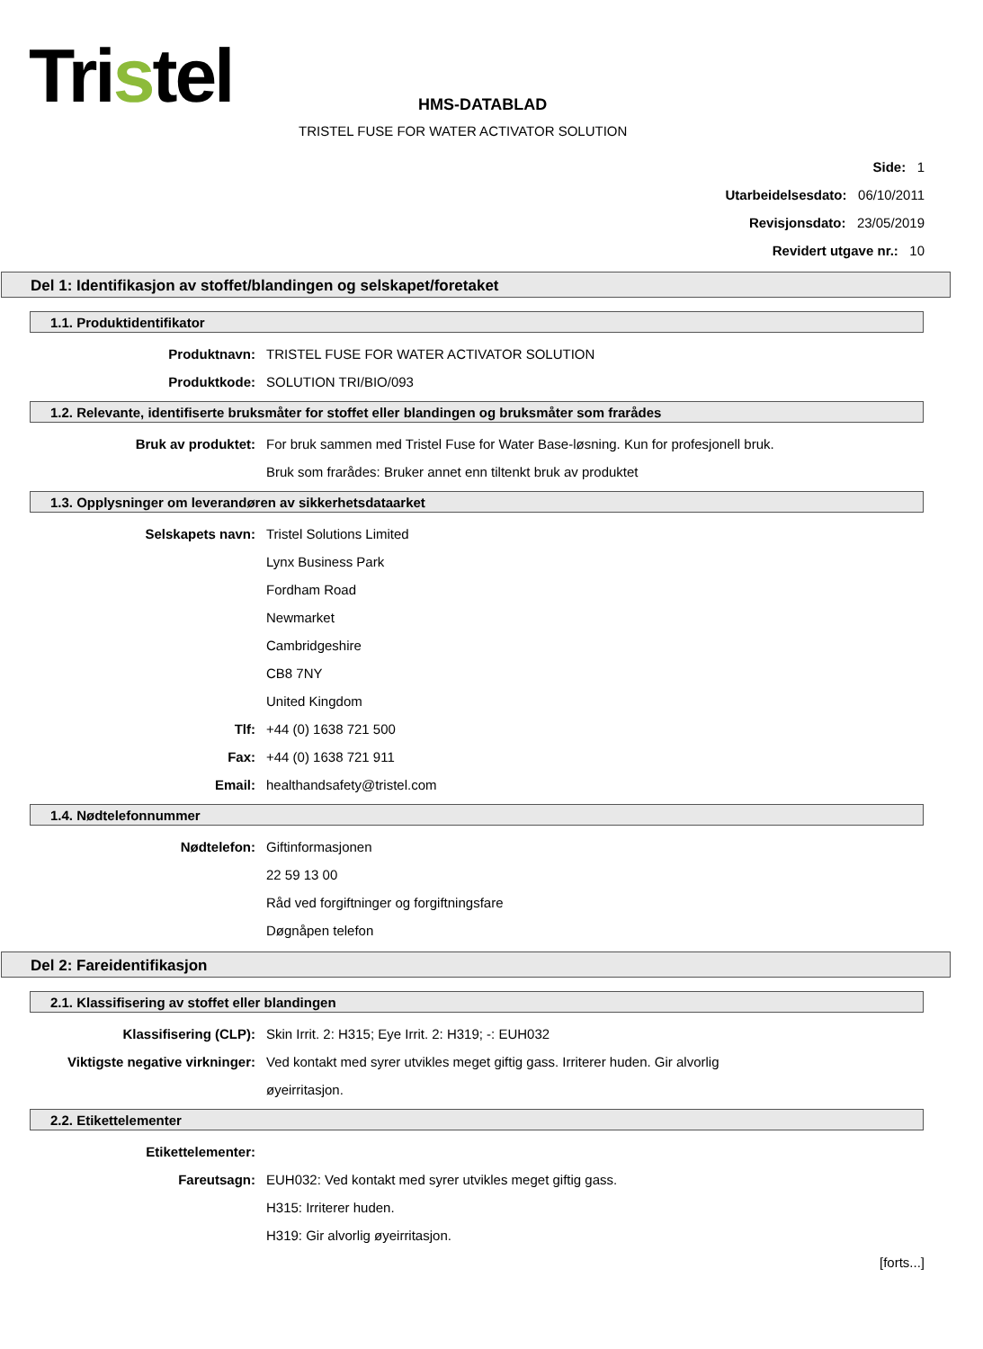Tristel
HMS-DATABLAD
TRISTEL FUSE FOR WATER ACTIVATOR SOLUTION
Side: 1
Utarbeidelsesdato: 06/10/2011
Revisjonsdato: 23/05/2019
Revidert utgave nr.: 10
Del 1: Identifikasjon av stoffet/blandingen og selskapet/foretaket
1.1. Produktidentifikator
Produktnavn: TRISTEL FUSE FOR WATER ACTIVATOR SOLUTION
Produktkode: SOLUTION TRI/BIO/093
1.2. Relevante, identifiserte bruksmåter for stoffet eller blandingen og bruksmåter som frarådes
Bruk av produktet: For bruk sammen med Tristel Fuse for Water Base-løsning. Kun for profesjonell bruk.
Bruk som frarådes: Bruker annet enn tiltenkt bruk av produktet
1.3. Opplysninger om leverandøren av sikkerhetsdataarket
Selskapets navn: Tristel Solutions Limited
Lynx Business Park
Fordham Road
Newmarket
Cambridgeshire
CB8 7NY
United Kingdom
Tlf: +44 (0) 1638 721 500
Fax: +44 (0) 1638 721 911
Email: healthandsafety@tristel.com
1.4. Nødtelefonnummer
Nødtelefon: Giftinformasjonen
22 59 13 00
Råd ved forgiftninger og forgiftningsfare
Døgnåpen telefon
Del 2: Fareidentifikasjon
2.1. Klassifisering av stoffet eller blandingen
Klassifisering (CLP): Skin Irrit. 2: H315; Eye Irrit. 2: H319; -: EUH032
Viktigste negative virkninger: Ved kontakt med syrer utvikles meget giftig gass. Irriterer huden. Gir alvorlig
øyeirritasjon.
2.2. Etikettelementer
Etikettelementer:
Fareutsagn: EUH032: Ved kontakt med syrer utvikles meget giftig gass.
H315: Irriterer huden.
H319: Gir alvorlig øyeirritasjon.
[forts...]